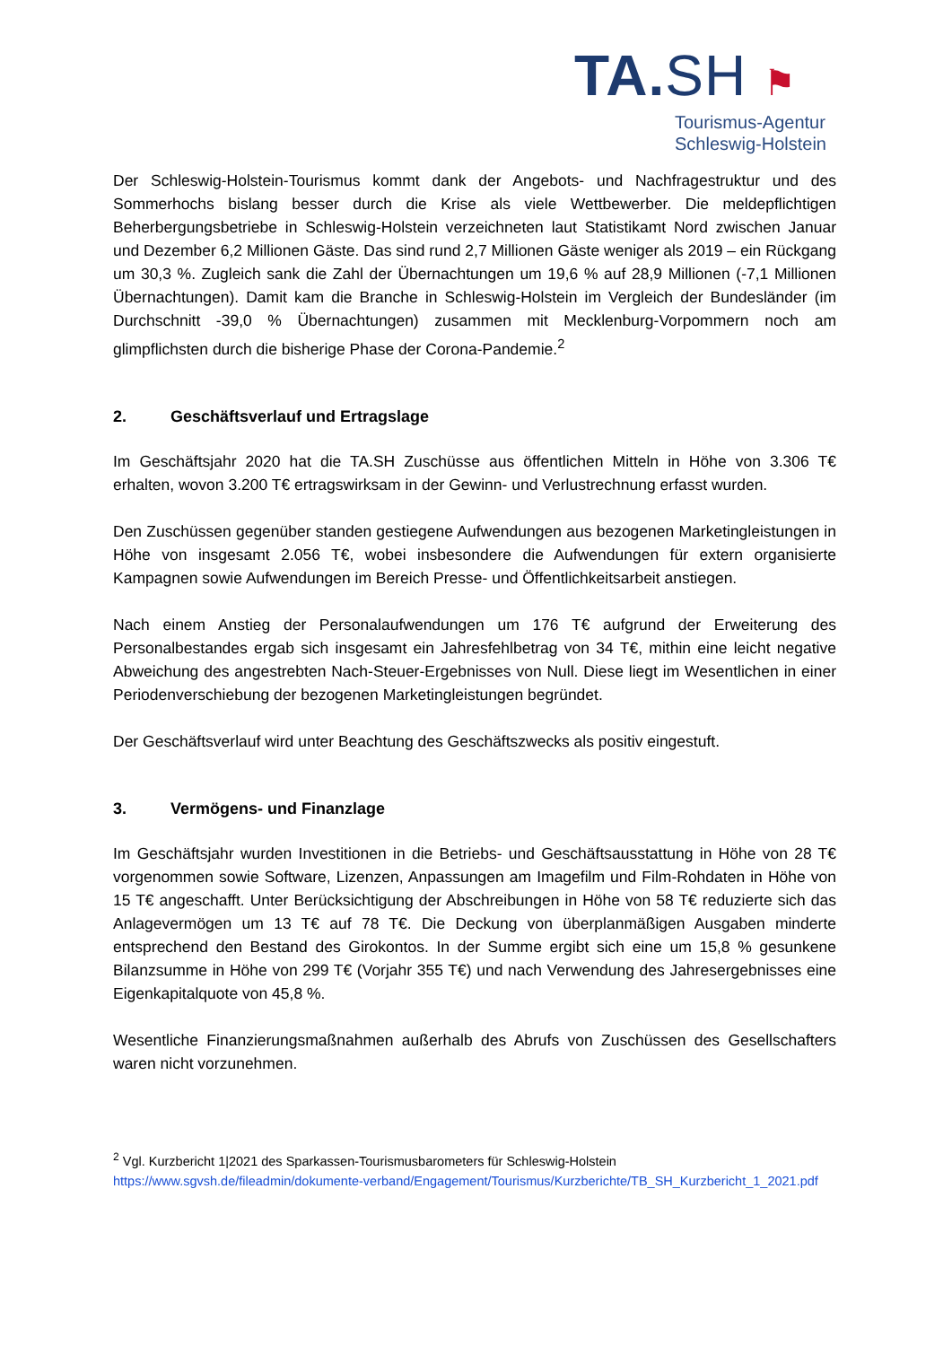TA.SH ⚑
Tourismus-Agentur
Schleswig-Holstein
Der Schleswig-Holstein-Tourismus kommt dank der Angebots- und Nachfragestruktur und des Sommerhochs bislang besser durch die Krise als viele Wettbewerber. Die meldepflichtigen Beherbergungsbetriebe in Schleswig-Holstein verzeichneten laut Statistikamt Nord zwischen Januar und Dezember 6,2 Millionen Gäste. Das sind rund 2,7 Millionen Gäste weniger als 2019 – ein Rückgang um 30,3 %. Zugleich sank die Zahl der Übernachtungen um 19,6 % auf 28,9 Millionen (-7,1 Millionen Übernachtungen). Damit kam die Branche in Schleswig-Holstein im Vergleich der Bundesländer (im Durchschnitt -39,0 % Übernachtungen) zusammen mit Mecklenburg-Vorpommern noch am glimpflichsten durch die bisherige Phase der Corona-Pandemie.<sup>2</sup>
2. Geschäftsverlauf und Ertragslage
Im Geschäftsjahr 2020 hat die TA.SH Zuschüsse aus öffentlichen Mitteln in Höhe von 3.306 T€ erhalten, wovon 3.200 T€ ertragswirksam in der Gewinn- und Verlustrechnung erfasst wurden.
Den Zuschüssen gegenüber standen gestiegene Aufwendungen aus bezogenen Marketingleistungen in Höhe von insgesamt 2.056 T€, wobei insbesondere die Aufwendungen für extern organisierte Kampagnen sowie Aufwendungen im Bereich Presse- und Öffentlichkeitsarbeit anstiegen.
Nach einem Anstieg der Personalaufwendungen um 176 T€ aufgrund der Erweiterung des Personalbestandes ergab sich insgesamt ein Jahresfehlbetrag von 34 T€, mithin eine leicht negative Abweichung des angestrebten Nach-Steuer-Ergebnisses von Null. Diese liegt im Wesentlichen in einer Periodenverschiebung der bezogenen Marketingleistungen begründet.
Der Geschäftsverlauf wird unter Beachtung des Geschäftszwecks als positiv eingestuft.
3. Vermögens- und Finanzlage
Im Geschäftsjahr wurden Investitionen in die Betriebs- und Geschäftsausstattung in Höhe von 28 T€ vorgenommen sowie Software, Lizenzen, Anpassungen am Imagefilm und Film-Rohdaten in Höhe von 15 T€ angeschafft. Unter Berücksichtigung der Abschreibungen in Höhe von 58 T€ reduzierte sich das Anlagevermögen um 13 T€ auf 78 T€. Die Deckung von überplanmäßigen Ausgaben minderte entsprechend den Bestand des Girokontos. In der Summe ergibt sich eine um 15,8 % gesunkene Bilanzsumme in Höhe von 299 T€ (Vorjahr 355 T€) und nach Verwendung des Jahresergebnisses eine Eigenkapitalquote von 45,8 %.
Wesentliche Finanzierungsmaßnahmen außerhalb des Abrufs von Zuschüssen des Gesellschafters waren nicht vorzunehmen.
<sup>2</sup> Vgl. Kurzbericht 1|2021 des Sparkassen-Tourismusbarometers für Schleswig-Holstein
https://www.sgvsh.de/fileadmin/dokumente-verband/Engagement/Tourismus/Kurzberichte/TB_SH_Kurzbericht_1_2021.pdf